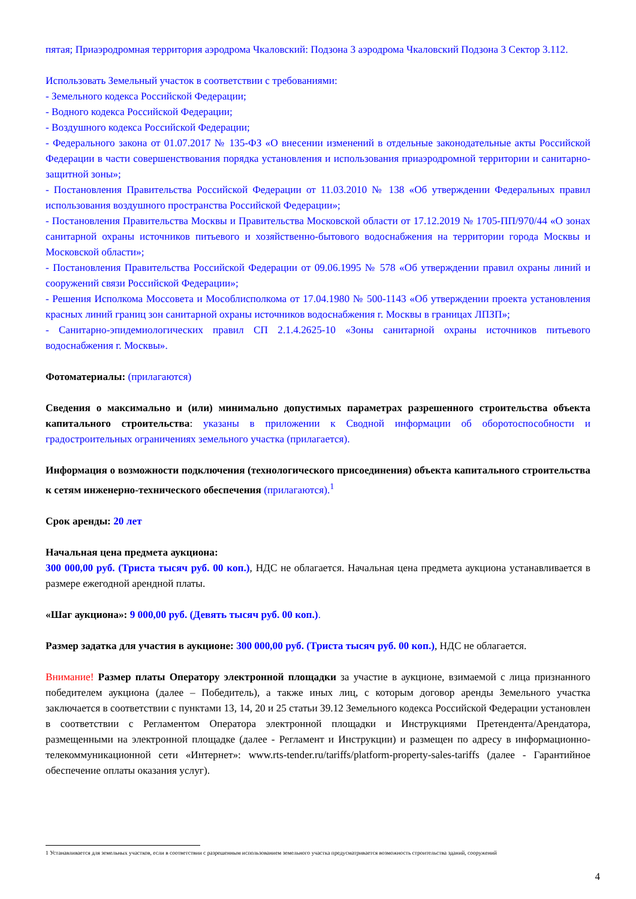пятая; Приаэродромная территория аэродрома Чкаловский: Подзона 3 аэродрома Чкаловский Подзона 3 Сектор 3.112.
Использовать Земельный участок в соответствии с требованиями:
- Земельного кодекса Российской Федерации;
- Водного кодекса Российской Федерации;
- Воздушного кодекса Российской Федерации;
- Федерального закона от 01.07.2017 № 135-ФЗ «О внесении изменений в отдельные законодательные акты Российской Федерации в части совершенствования порядка установления и использования приаэродромной территории и санитарно-защитной зоны»;
- Постановления Правительства Российской Федерации от 11.03.2010 № 138 «Об утверждении Федеральных правил использования воздушного пространства Российской Федерации»;
- Постановления Правительства Москвы и Правительства Московской области от 17.12.2019 № 1705-ПП/970/44 «О зонах санитарной охраны источников питьевого и хозяйственно-бытового водоснабжения на территории города Москвы и Московской области»;
- Постановления Правительства Российской Федерации от 09.06.1995 № 578 «Об утверждении правил охраны линий и сооружений связи Российской Федерации»;
- Решения Исполкома Моссовета и Мособлисполкома от 17.04.1980 № 500-1143 «Об утверждении проекта установления красных линий границ зон санитарной охраны источников водоснабжения г. Москвы в границах ЛПЗП»;
- Санитарно-эпидемиологических правил СП 2.1.4.2625-10 «Зоны санитарной охраны источников питьевого водоснабжения г. Москвы».
Фотоматериалы: (прилагаются)
Сведения о максимально и (или) минимально допустимых параметрах разрешенного строительства объекта капитального строительства: указаны в приложении к Сводной информации об оборотоспособности и градостроительных ограничениях земельного участка (прилагается).
Информация о возможности подключения (технологического присоединения) объекта капитального строительства к сетям инженерно-технического обеспечения (прилагаются).<sup>1</sup>
Срок аренды: 20 лет
Начальная цена предмета аукциона:
300 000,00 руб. (Триста тысяч руб. 00 коп.), НДС не облагается. Начальная цена предмета аукциона устанавливается в размере ежегодной арендной платы.
«Шаг аукциона»: 9 000,00 руб. (Девять тысяч руб. 00 коп.).
Размер задатка для участия в аукционе: 300 000,00 руб. (Триста тысяч руб. 00 коп.), НДС не облагается.
Внимание! Размер платы Оператору электронной площадки за участие в аукционе, взимаемой с лица признанного победителем аукциона (далее – Победитель), а также иных лиц, с которым договор аренды Земельного участка заключается в соответствии с пунктами 13, 14, 20 и 25 статьи 39.12 Земельного кодекса Российской Федерации установлен в соответствии с Регламентом Оператора электронной площадки и Инструкциями Претендента/Арендатора, размещенными на электронной площадке (далее - Регламент и Инструкции) и размещен по адресу в информационно-телекоммуникационной сети «Интернет»: www.rts-tender.ru/tariffs/platform-property-sales-tariffs (далее - Гарантийное обеспечение оплаты оказания услуг).
1 Устанавливается для земельных участков, если в соответствии с разрешенным использованием земельного участка предусматривается возможность строительства зданий, сооружений
4